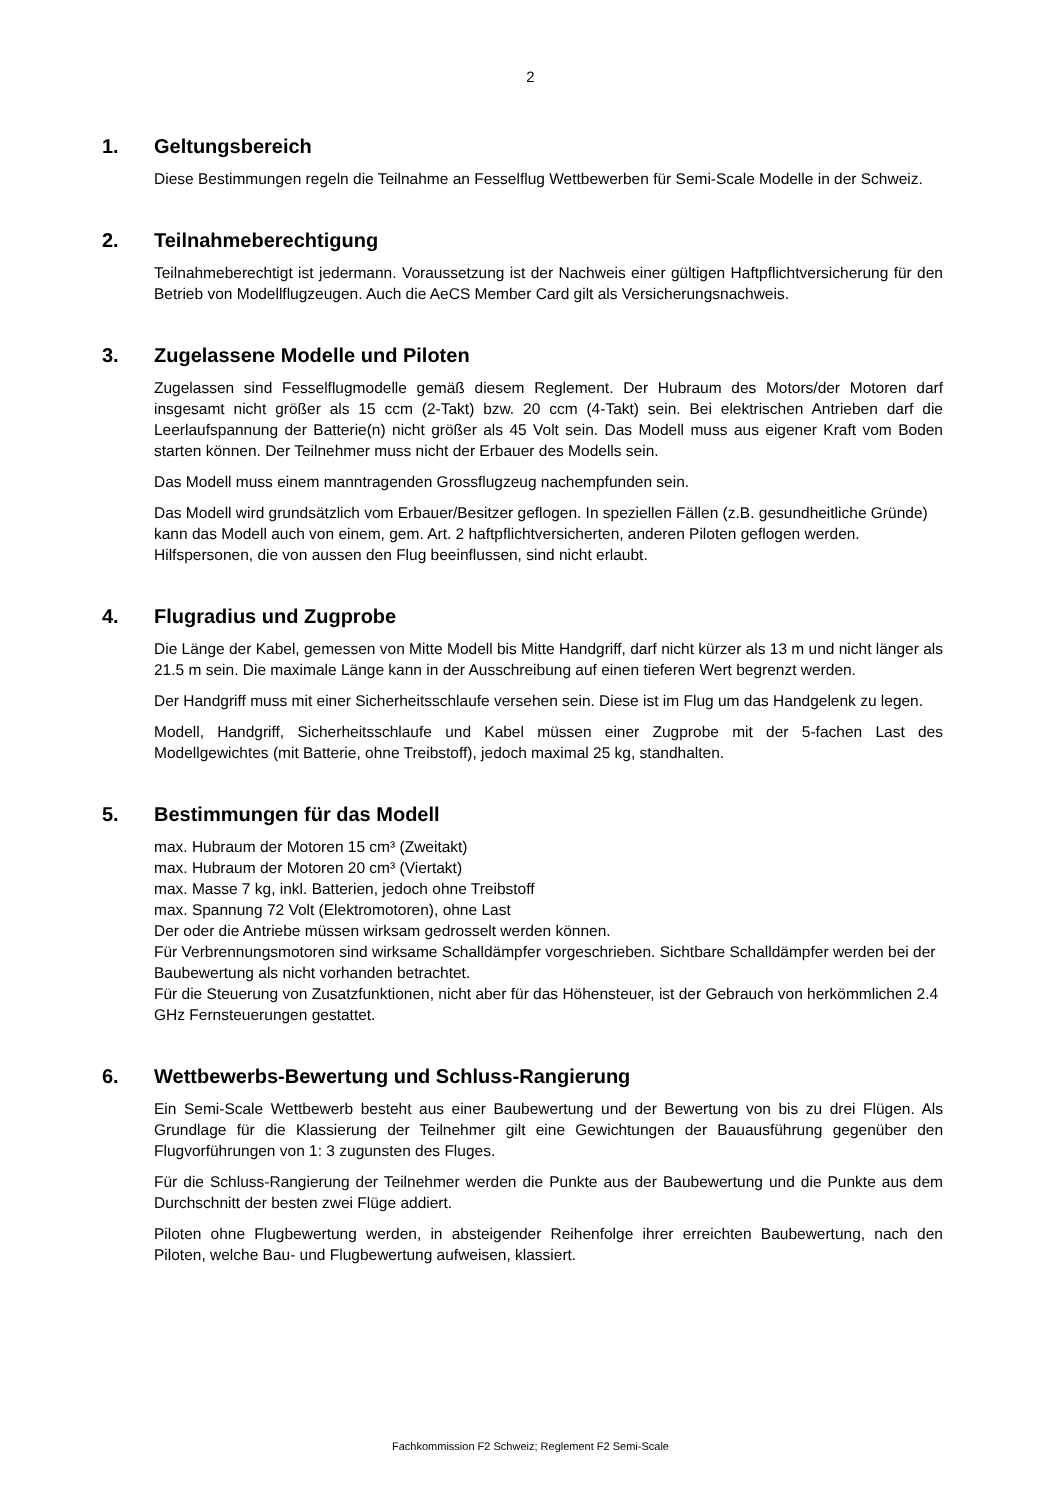2
1. Geltungsbereich
Diese Bestimmungen regeln die Teilnahme an Fesselflug Wettbewerben für Semi-Scale Modelle in der Schweiz.
2. Teilnahmeberechtigung
Teilnahmeberechtigt ist jedermann. Voraussetzung ist der Nachweis einer gültigen Haftpflichtversicherung für den Betrieb von Modellflugzeugen. Auch die AeCS Member Card gilt als Versicherungsnachweis.
3. Zugelassene Modelle und Piloten
Zugelassen sind Fesselflugmodelle gemäß diesem Reglement. Der Hubraum des Motors/der Motoren darf insgesamt nicht größer als 15 ccm (2-Takt) bzw. 20 ccm (4-Takt) sein. Bei elektrischen Antrieben darf die Leerlaufspannung der Batterie(n) nicht größer als 45 Volt sein. Das Modell muss aus eigener Kraft vom Boden starten können. Der Teilnehmer muss nicht der Erbauer des Modells sein.
Das Modell muss einem manntragenden Grossflugzeug nachempfunden sein.
Das Modell wird grundsätzlich vom Erbauer/Besitzer geflogen. In speziellen Fällen (z.B. gesundheitliche Gründe) kann das Modell auch von einem, gem. Art. 2 haftpflichtversicherten, anderen Piloten geflogen werden. Hilfspersonen, die von aussen den Flug beeinflussen, sind nicht erlaubt.
4. Flugradius und Zugprobe
Die Länge der Kabel, gemessen von Mitte Modell bis Mitte Handgriff, darf nicht kürzer als 13 m und nicht länger als 21.5 m sein. Die maximale Länge kann in der Ausschreibung auf einen tieferen Wert begrenzt werden.
Der Handgriff muss mit einer Sicherheitsschlaufe versehen sein. Diese ist im Flug um das Handgelenk zu legen.
Modell, Handgriff, Sicherheitsschlaufe und Kabel müssen einer Zugprobe mit der 5-fachen Last des Modellgewichtes (mit Batterie, ohne Treibstoff), jedoch maximal 25 kg, standhalten.
5. Bestimmungen für das Modell
max. Hubraum der Motoren 15 cm³ (Zweitakt)
max. Hubraum der Motoren 20 cm³ (Viertakt)
max. Masse 7 kg, inkl. Batterien, jedoch ohne Treibstoff
max. Spannung 72 Volt (Elektromotoren), ohne Last
Der oder die Antriebe müssen wirksam gedrosselt werden können.
Für Verbrennungsmotoren sind wirksame Schalldämpfer vorgeschrieben. Sichtbare Schalldämpfer werden bei der Baubewertung als nicht vorhanden betrachtet.
Für die Steuerung von Zusatzfunktionen, nicht aber für das Höhensteuer, ist der Gebrauch von herkömmlichen 2.4 GHz Fernsteuerungen gestattet.
6. Wettbewerbs-Bewertung und Schluss-Rangierung
Ein Semi-Scale Wettbewerb besteht aus einer Baubewertung und der Bewertung von bis zu drei Flügen. Als Grundlage für die Klassierung der Teilnehmer gilt eine Gewichtungen der Bauausführung gegenüber den Flugvorführungen von 1: 3 zugunsten des Fluges.
Für die Schluss-Rangierung der Teilnehmer werden die Punkte aus der Baubewertung und die Punkte aus dem Durchschnitt der besten zwei Flüge addiert.
Piloten ohne Flugbewertung werden, in absteigender Reihenfolge ihrer erreichten Baubewertung, nach den Piloten, welche Bau- und Flugbewertung aufweisen, klassiert.
Fachkommission F2 Schweiz; Reglement F2 Semi-Scale